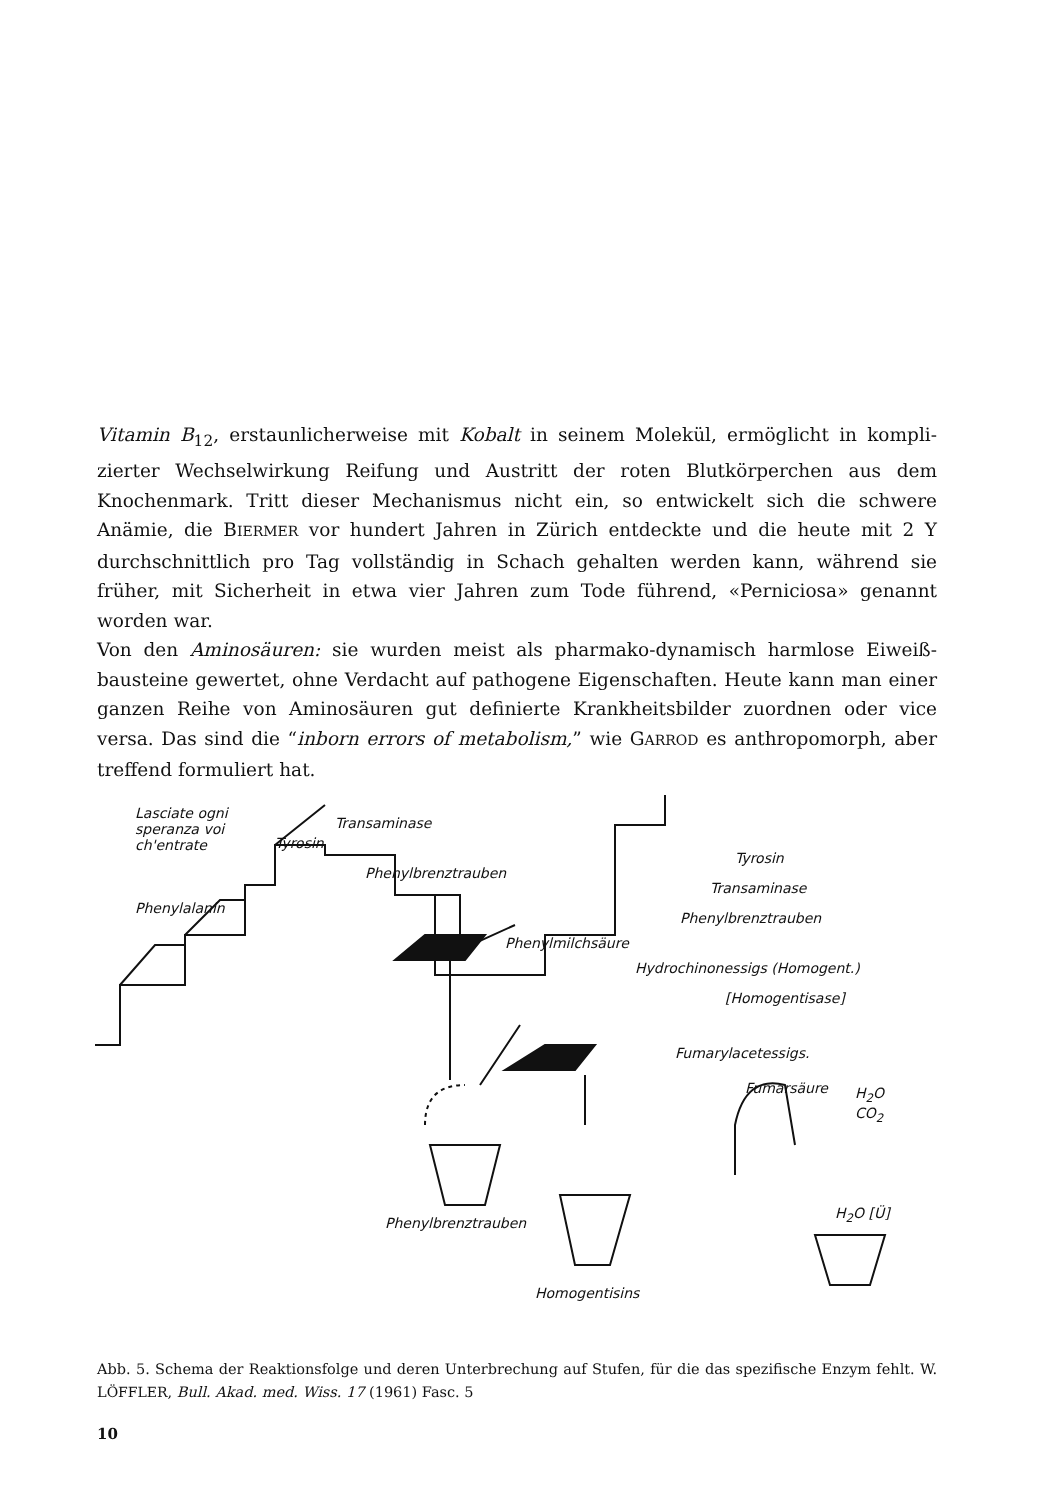Vitamin B<sub>12</sub>, erstaunlicherweise mit Kobalt in seinem Molekül, ermöglicht in kompli­zierter Wechselwirkung Reifung und Austritt der roten Blutkörperchen aus dem Knochenmark. Tritt dieser Mechanismus nicht ein, so entwickelt sich die schwere Anämie, die BIERMER vor hundert Jahren in Zürich entdeckte und die heute mit 2 Y durchschnittlich pro Tag vollständig in Schach gehalten werden kann, während sie früher, mit Sicherheit in etwa vier Jahren zum Tode führend, «Perniciosa» genannt worden war.
Von den Aminosäuren: sie wurden meist als pharmako-dynamisch harmlose Eiweiß­bausteine gewertet, ohne Verdacht auf pathogene Eigenschaften. Heute kann man einer ganzen Reihe von Aminosäuren gut definierte Krankheitsbilder zuordnen oder vice versa. Das sind die “inborn errors of metabolism,” wie GARROD es anthropo­morph, aber treffend formuliert hat.
Lasciate ogni
speranza voi
ch'entrate
Phenylalanin
Tyrosin
Transaminase
Phenylbrenztrauben
Phenylmilchsäure
Tyrosin
Transaminase
Phenylbrenztrauben
Hydrochinonessigs (Homogent.)
[Homogentisase]
Fumarylacetessigs.
Fumarsäure H<sub>2</sub>O CO<sub>2</sub>
Phenylbrenztrauben
Homogentisins
H<sub>2</sub>O [Ü]
Abb. 5. Schema der Reaktionsfolge und deren Unterbrechung auf Stufen, für die das spezifische En­zym fehlt. W. LÖFFLER, Bull. Akad. med. Wiss. 17 (1961) Fasc. 5
10